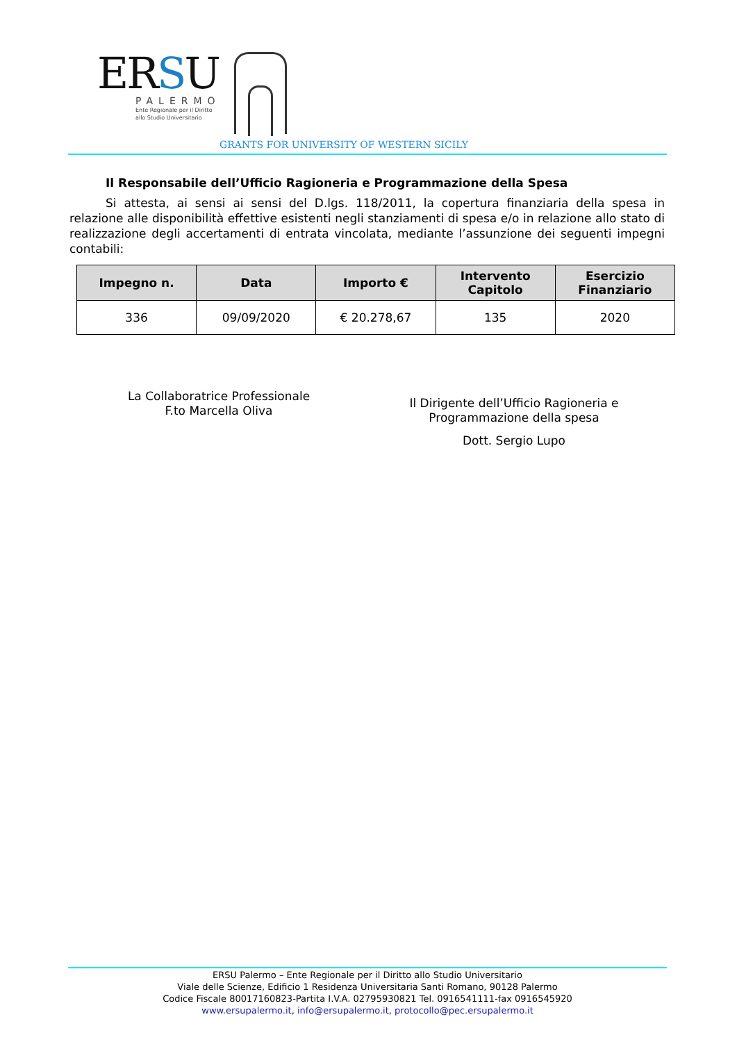ERSU
PALERMO
Ente Regionale per il Diritto
allo Studio Universitario
GRANTS FOR UNIVERSITY OF WESTERN SICILY
Il Responsabile dell’Ufficio Ragioneria e Programmazione della Spesa
Si attesta, ai sensi ai sensi del D.lgs. 118/2011, la copertura finanziaria della spesa in relazione alle disponibilità effettive esistenti negli stanziamenti di spesa e/o in relazione allo stato di realizzazione degli accertamenti di entrata vincolata, mediante l’assunzione dei seguenti impegni contabili:
| Impegno n. | Data | Importo € | Intervento Capitolo | Esercizio Finanziario |
| --- | --- | --- | --- | --- |
| 336 | 09/09/2020 | € 20.278,67 | 135 | 2020 |
La Collaboratrice Professionale
F.to Marcella Oliva
Il Dirigente dell’Ufficio Ragioneria e
Programmazione della spesa
Dott. Sergio Lupo
ERSU Palermo – Ente Regionale per il Diritto allo Studio Universitario
Viale delle Scienze, Edificio 1 Residenza Universitaria Santi Romano, 90128 Palermo
Codice Fiscale 80017160823-Partita I.V.A. 02795930821 Tel. 0916541111-fax 0916545920
www.ersupalermo.it, info@ersupalermo.it, protocollo@pec.ersupalermo.it